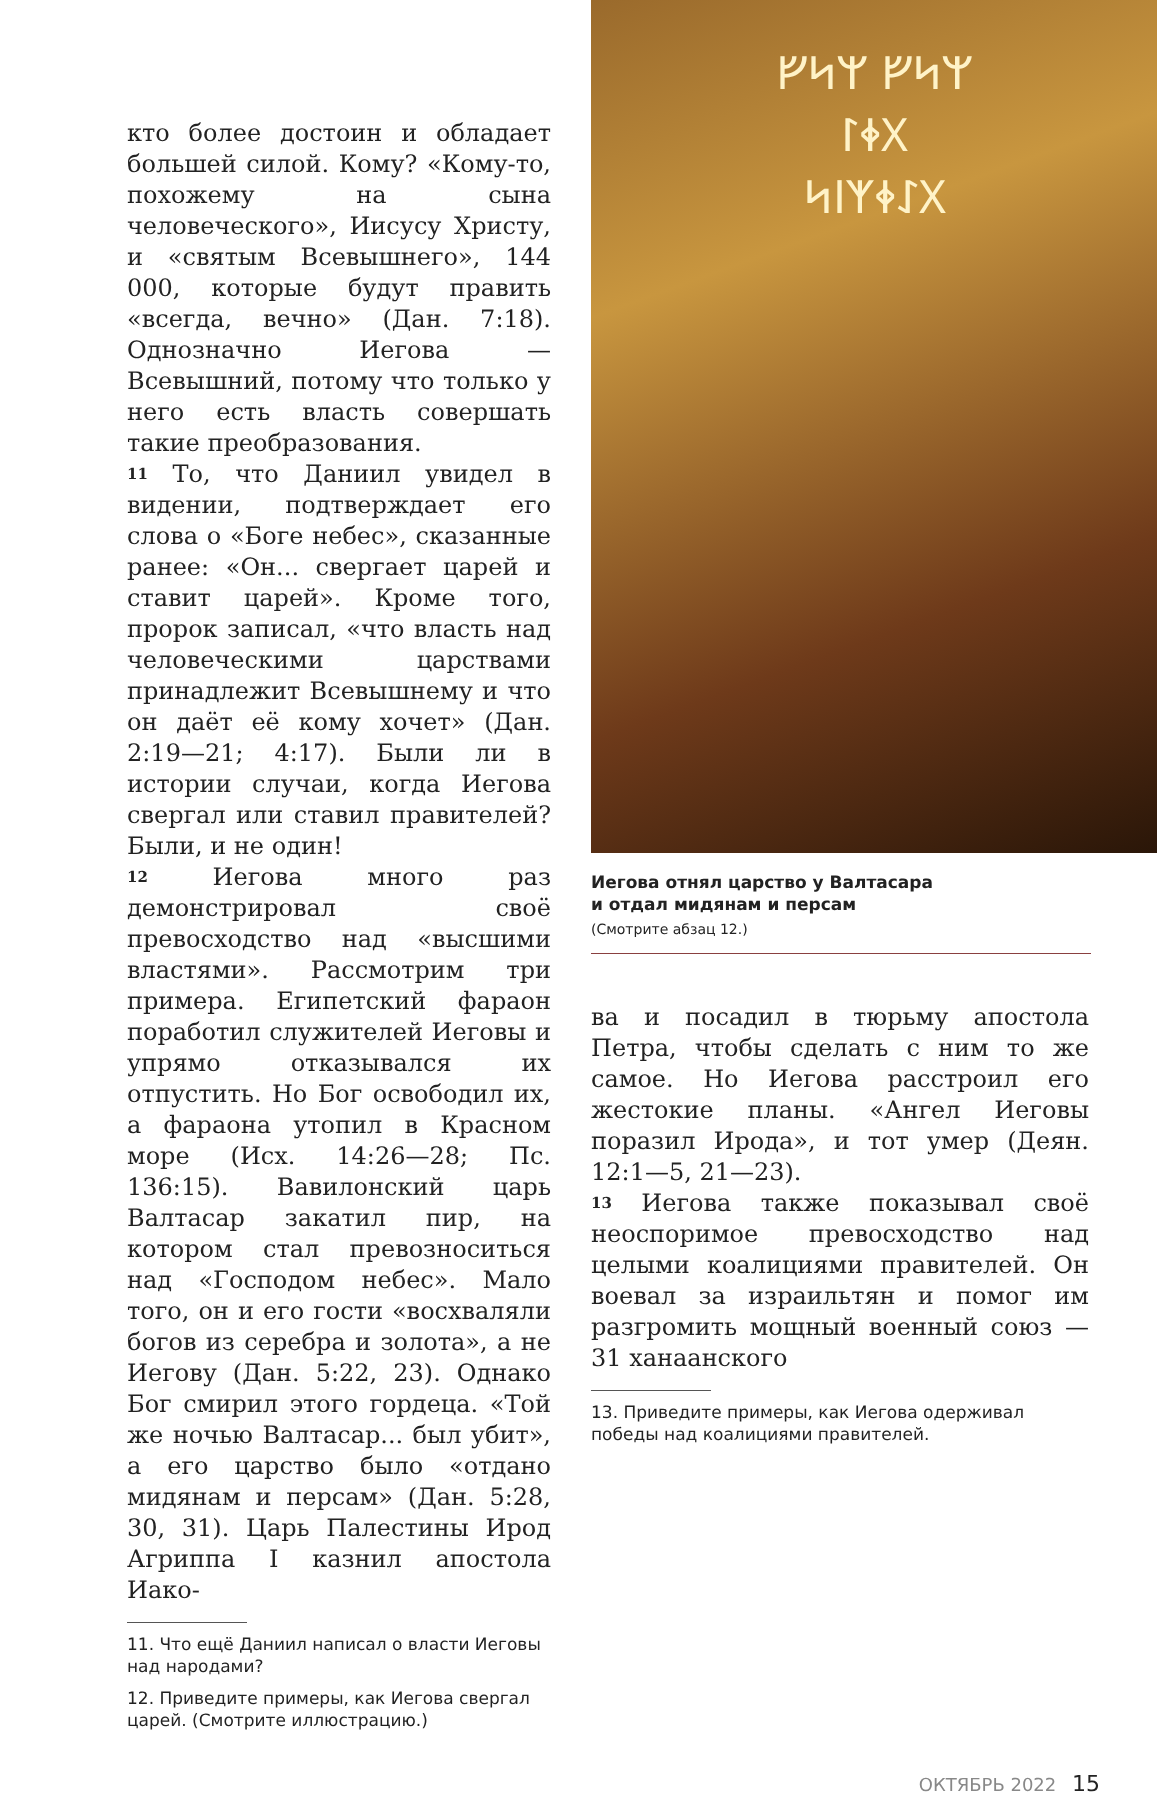кто более достоин и обладает большей силой. Кому? «Кому-то, похожему на сына человеческого», Иисусу Христу, и «святым Всевышнего», 144 000, которые будут править «всегда, вечно» (Дан. 7:18). Однозначно Иегова — Всевышний, потому что только у него есть власть совершать такие преобразования.
11 То, что Даниил увидел в видении, подтверждает его слова о «Боге небес», сказанные ранее: «Он... свергает царей и ставит царей». Кроме того, пророк записал, «что власть над человеческими царствами принадлежит Всевышнему и что он даёт её кому хочет» (Дан. 2:19—21; 4:17). Были ли в истории случаи, когда Иегова свергал или ставил правителей? Были, и не один!
12 Иегова много раз демонстрировал своё превосходство над «высшими властями». Рассмотрим три примера. Египетский фараон поработил служителей Иеговы и упрямо отказывался их отпустить. Но Бог освободил их, а фараона утопил в Красном море (Исх. 14:26—28; Пс. 136:15). Вавилонский царь Валтасар закатил пир, на котором стал превозноситься над «Господом небес». Мало того, он и его гости «восхваляли богов из серебра и золота», а не Иегову (Дан. 5:22, 23). Однако Бог смирил этого гордеца. «Той же ночью Валтасар... был убит», а его царство было «отдано мидянам и персам» (Дан. 5:28, 30, 31). Царь Палестины Ирод Агриппа I казнил апостола Иако-
11. Что ещё Даниил написал о власти Иеговы над народами?
12. Приведите примеры, как Иегова свергал царей. (Смотрите иллюстрацию.)
ᚠᛋᛘ ᚠᛋᛘ
ᛚᛄᚷ
ᛋᛁᛉᛄᛇᚷ
Иегова отнял царство у Валтасара
и отдал мидянам и персам
(Смотрите абзац 12.)
ва и посадил в тюрьму апостола Петра, чтобы сделать с ним то же самое. Но Иегова расстроил его жестокие планы. «Ангел Иеговы поразил Ирода», и тот умер (Деян. 12:1—5, 21—23).
13 Иегова также показывал своё неоспоримое превосходство над целыми коалициями правителей. Он воевал за израильтян и помог им разгромить мощный военный союз — 31 ханаанского
13. Приведите примеры, как Иегова одерживал победы над коалициями правителей.
ОКТЯБРЬ 2022 15